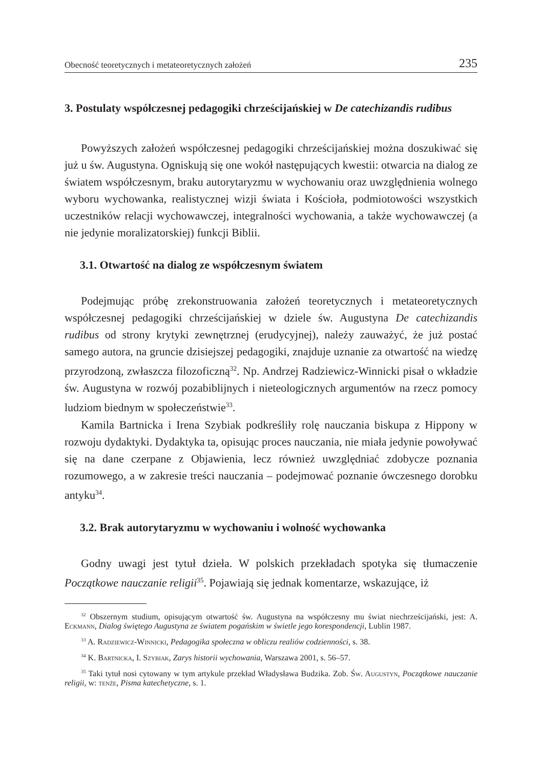Obecność teoretycznych i metateoretycznych założeń 235
3. Postulaty współczesnej pedagogiki chrześcijańskiej w De catechizandis rudibus
Powyższych założeń współczesnej pedagogiki chrześcijańskiej można doszukiwać się już u św. Augustyna. Ogniskują się one wokół następujących kwestii: otwarcia na dialog ze światem współczesnym, braku autorytaryzmu w wychowaniu oraz uwzględnienia wolnego wyboru wychowanka, realistycznej wizji świata i Kościoła, podmiotowości wszystkich uczestników relacji wychowawczej, integralności wychowania, a także wychowawczej (a nie jedynie moralizatorskiej) funkcji Biblii.
3.1. Otwartość na dialog ze współczesnym światem
Podejmując próbę zrekonstruowania założeń teoretycznych i metateoretycznych współczesnej pedagogiki chrześcijańskiej w dziele św. Augustyna De catechizandis rudibus od strony krytyki zewnętrznej (erudycyjnej), należy zauważyć, że już postać samego autora, na gruncie dzisiejszej pedagogiki, znajduje uznanie za otwartość na wiedzę przyrodzoną, zwłaszcza filozoficzną<sup>32</sup>. Np. Andrzej Radziewicz-Winnicki pisał o wkładzie św. Augustyna w rozwój pozabiblijnych i nieteologicznych argumentów na rzecz pomocy ludziom biednym w społeczeństwie<sup>33</sup>.
Kamila Bartnicka i Irena Szybiak podkreśliły rolę nauczania biskupa z Hippony w rozwoju dydaktyki. Dydaktyka ta, opisując proces nauczania, nie miała jedynie powoływać się na dane czerpane z Objawienia, lecz również uwzględniać zdobycze poznania rozumowego, a w zakresie treści nauczania – podejmować poznanie ówczesnego dorobku antyku<sup>34</sup>.
3.2. Brak autorytaryzmu w wychowaniu i wolność wychowanka
Godny uwagi jest tytuł dzieła. W polskich przekładach spotyka się tłumaczenie Początkowe nauczanie religii<sup>35</sup>. Pojawiają się jednak komentarze, wskazujące, iż
<sup>32</sup> Obszernym studium, opisującym otwartość św. Augustyna na współczesny mu świat niechrześcijański, jest: A. Eckmann, Dialog świętego Augustyna ze światem pogańskim w świetle jego korespondencji, Lublin 1987.
<sup>33</sup> A. Radziewicz-Winnicki, Pedagogika społeczna w obliczu realiów codzienności, s. 38.
<sup>34</sup> K. Bartnicka, I. Szybiak, Zarys historii wychowania, Warszawa 2001, s. 56–57.
<sup>35</sup> Taki tytuł nosi cytowany w tym artykule przekład Władysława Budzika. Zob. Św. Augustyn, Początkowe nauczanie religii, w: tenże, Pisma katechetyczne, s. 1.